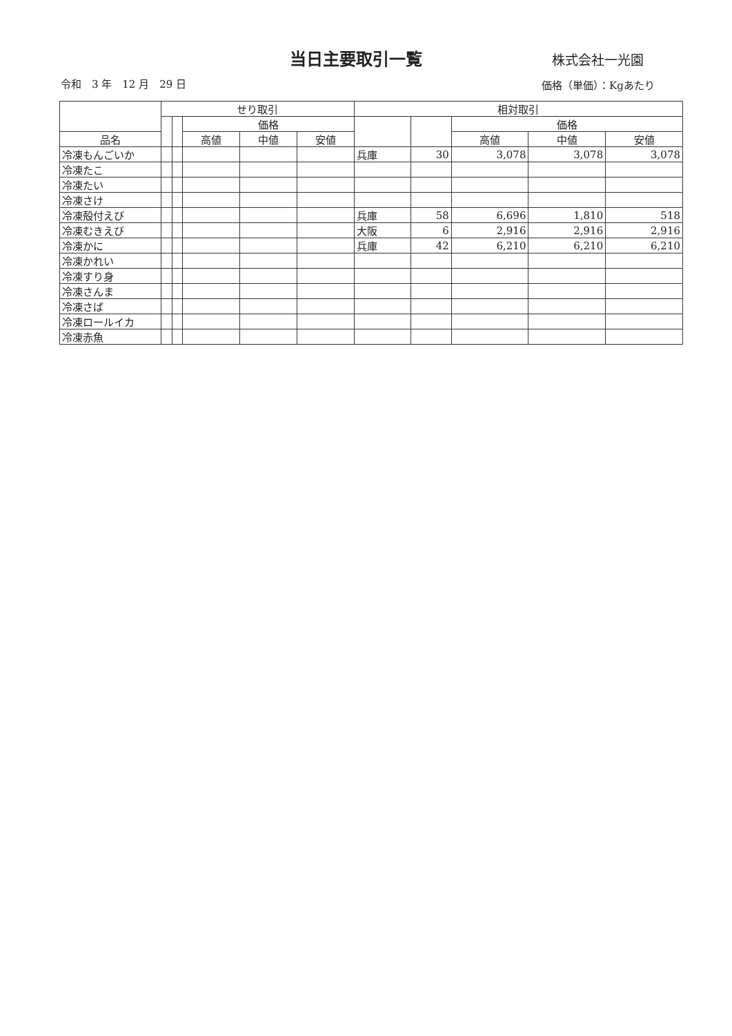当日主要取引一覧 株式会社一光園
令和　3 年　12 月　29 日 価格（単価）：Kgあたり
| | せり取引 | | | | | 相対取引 | | | | |
| --- | --- | --- | --- | --- | --- | --- | --- | --- | --- | --- |
| | | | 価格 | | | | | 価格 | | |
| 品名 | | | 高値 | 中値 | 安値 | | | 高値 | 中値 | 安値 |
| 冷凍もんごいか | | | | | | 兵庫 | 30 | 3,078 | 3,078 | 3,078 |
| 冷凍たこ | | | | | | | | | | |
| 冷凍たい | | | | | | | | | | |
| 冷凍さけ | | | | | | | | | | |
| 冷凍殻付えび | | | | | | 兵庫 | 58 | 6,696 | 1,810 | 518 |
| 冷凍むきえび | | | | | | 大阪 | 6 | 2,916 | 2,916 | 2,916 |
| 冷凍かに | | | | | | 兵庫 | 42 | 6,210 | 6,210 | 6,210 |
| 冷凍かれい | | | | | | | | | | |
| 冷凍すり身 | | | | | | | | | | |
| 冷凍さんま | | | | | | | | | | |
| 冷凍さば | | | | | | | | | | |
| 冷凍ロールイカ | | | | | | | | | | |
| 冷凍赤魚 | | | | | | | | | | |